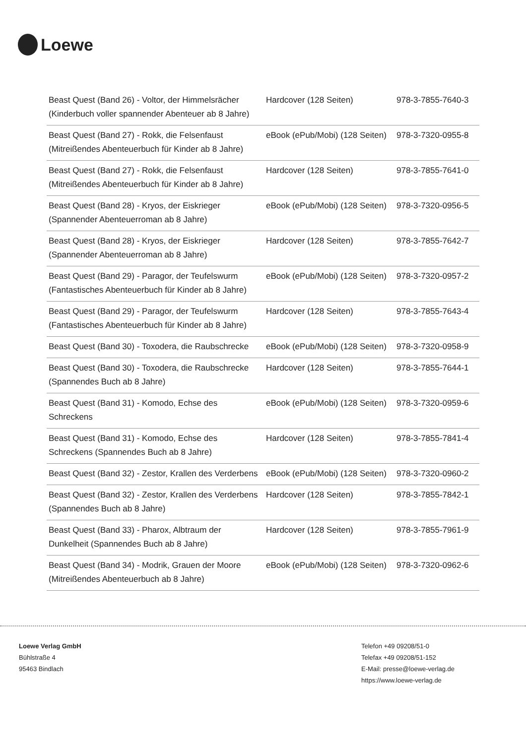Loewe
| Beast Quest (Band 26) - Voltor, der Himmelsrächer (Kinderbuch voller spannender Abenteuer ab 8 Jahre) | Hardcover (128 Seiten) | 978-3-7855-7640-3 |
| Beast Quest (Band 27) - Rokk, die Felsenfaust (Mitreißendes Abenteuerbuch für Kinder ab 8 Jahre) | eBook (ePub/Mobi) (128 Seiten) | 978-3-7320-0955-8 |
| Beast Quest (Band 27) - Rokk, die Felsenfaust (Mitreißendes Abenteuerbuch für Kinder ab 8 Jahre) | Hardcover (128 Seiten) | 978-3-7855-7641-0 |
| Beast Quest (Band 28) - Kryos, der Eiskrieger (Spannender Abenteuerroman ab 8 Jahre) | eBook (ePub/Mobi) (128 Seiten) | 978-3-7320-0956-5 |
| Beast Quest (Band 28) - Kryos, der Eiskrieger (Spannender Abenteuerroman ab 8 Jahre) | Hardcover (128 Seiten) | 978-3-7855-7642-7 |
| Beast Quest (Band 29) - Paragor, der Teufelswurm (Fantastisches Abenteuerbuch für Kinder ab 8 Jahre) | eBook (ePub/Mobi) (128 Seiten) | 978-3-7320-0957-2 |
| Beast Quest (Band 29) - Paragor, der Teufelswurm (Fantastisches Abenteuerbuch für Kinder ab 8 Jahre) | Hardcover (128 Seiten) | 978-3-7855-7643-4 |
| Beast Quest (Band 30) - Toxodera, die Raubschrecke | eBook (ePub/Mobi) (128 Seiten) | 978-3-7320-0958-9 |
| Beast Quest (Band 30) - Toxodera, die Raubschrecke (Spannendes Buch ab 8 Jahre) | Hardcover (128 Seiten) | 978-3-7855-7644-1 |
| Beast Quest (Band 31) - Komodo, Echse des Schreckens | eBook (ePub/Mobi) (128 Seiten) | 978-3-7320-0959-6 |
| Beast Quest (Band 31) - Komodo, Echse des Schreckens (Spannendes Buch ab 8 Jahre) | Hardcover (128 Seiten) | 978-3-7855-7841-4 |
| Beast Quest (Band 32) - Zestor, Krallen des Verderbens | eBook (ePub/Mobi) (128 Seiten) | 978-3-7320-0960-2 |
| Beast Quest (Band 32) - Zestor, Krallen des Verderbens (Spannendes Buch ab 8 Jahre) | Hardcover (128 Seiten) | 978-3-7855-7842-1 |
| Beast Quest (Band 33) - Pharox, Albtraum der Dunkelheit (Spannendes Buch ab 8 Jahre) | Hardcover (128 Seiten) | 978-3-7855-7961-9 |
| Beast Quest (Band 34) - Modrik, Grauen der Moore (Mitreißendes Abenteuerbuch ab 8 Jahre) | eBook (ePub/Mobi) (128 Seiten) | 978-3-7320-0962-6 |
Loewe Verlag GmbH
Bühlstraße 4
95463 Bindlach
Telefon +49 09208/51-0
Telefax +49 09208/51-152
E-Mail: presse@loewe-verlag.de
https://www.loewe-verlag.de